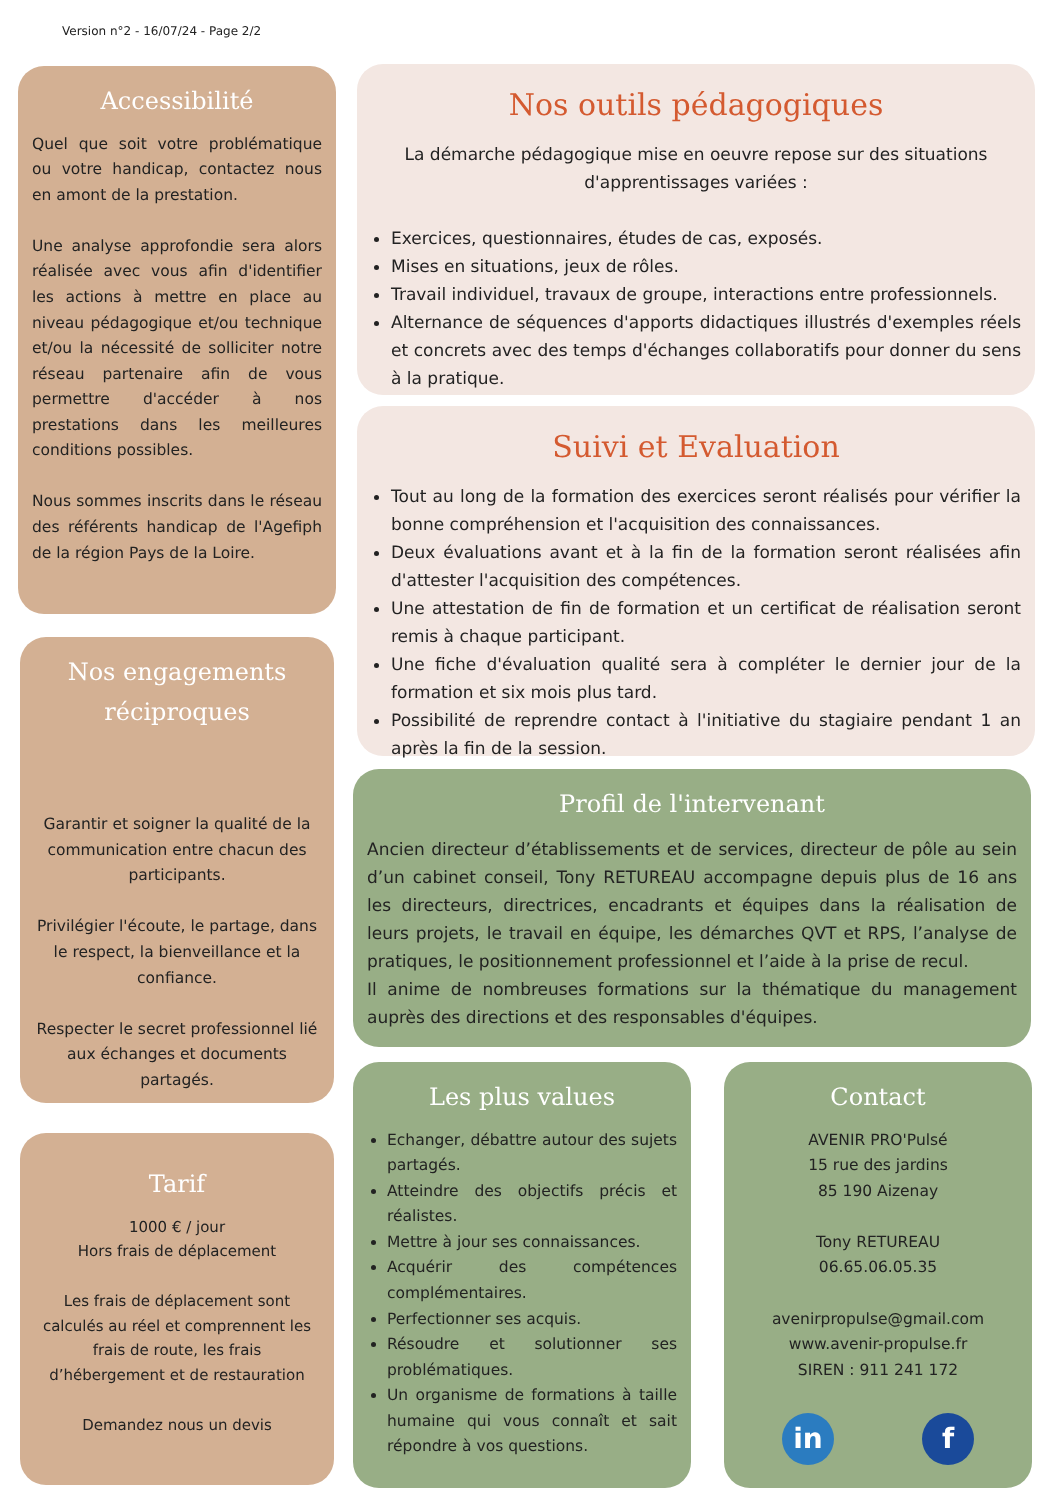Version n°2 - 16/07/24 - Page 2/2
Accessibilité
Quel que soit votre problématique ou votre handicap, contactez nous en amont de la prestation.
Une analyse approfondie sera alors réalisée avec vous afin d'identifier les actions à mettre en place au niveau pédagogique et/ou technique et/ou la nécessité de solliciter notre réseau partenaire afin de vous permettre d'accéder à nos prestations dans les meilleures conditions possibles.
Nous sommes inscrits dans le réseau des référents handicap de l'Agefiph de la région Pays de la Loire.
Nos engagements réciproques
Garantir et soigner la qualité de la communication entre chacun des participants.
Privilégier l'écoute, le partage, dans le respect, la bienveillance et la confiance.
Respecter le secret professionnel lié aux échanges et documents partagés.
Tarif
1000 € / jour
Hors frais de déplacement
Les frais de déplacement sont calculés au réel et comprennent les frais de route, les frais d’hébergement et de restauration
Demandez nous un devis
Nos outils pédagogiques
La démarche pédagogique mise en oeuvre repose sur des situations d'apprentissages variées :
Exercices, questionnaires, études de cas, exposés.
Mises en situations, jeux de rôles.
Travail individuel, travaux de groupe, interactions entre professionnels.
Alternance de séquences d'apports didactiques illustrés d'exemples réels et concrets avec des temps d'échanges collaboratifs pour donner du sens à la pratique.
Suivi et Evaluation
Tout au long de la formation des exercices seront réalisés pour vérifier la bonne compréhension et l'acquisition des connaissances.
Deux évaluations avant et à la fin de la formation seront réalisées afin d'attester l'acquisition des compétences.
Une attestation de fin de formation et un certificat de réalisation seront remis à chaque participant.
Une fiche d'évaluation qualité sera à compléter le dernier jour de la formation et six mois plus tard.
Possibilité de reprendre contact à l'initiative du stagiaire pendant 1 an après la fin de la session.
Profil de l'intervenant
Ancien directeur d’établissements et de services, directeur de pôle au sein d’un cabinet conseil, Tony RETUREAU accompagne depuis plus de 16 ans les directeurs, directrices, encadrants et équipes dans la réalisation de leurs projets, le travail en équipe, les démarches QVT et RPS, l’analyse de pratiques, le positionnement professionnel et l’aide à la prise de recul.
Il anime de nombreuses formations sur la thématique du management auprès des directions et des responsables d'équipes.
Les plus values
Echanger, débattre autour des sujets partagés.
Atteindre des objectifs précis et réalistes.
Mettre à jour ses connaissances.
Acquérir des compétences complémentaires.
Perfectionner ses acquis.
Résoudre et solutionner ses problématiques.
Un organisme de formations à taille humaine qui vous connaît et sait répondre à vos questions.
Contact
AVENIR PRO'Pulsé
15 rue des jardins
85 190 Aizenay
Tony RETUREAU
06.65.06.05.35
avenirpropulse@gmail.com
www.avenir-propulse.fr
SIREN : 911 241 172
in f